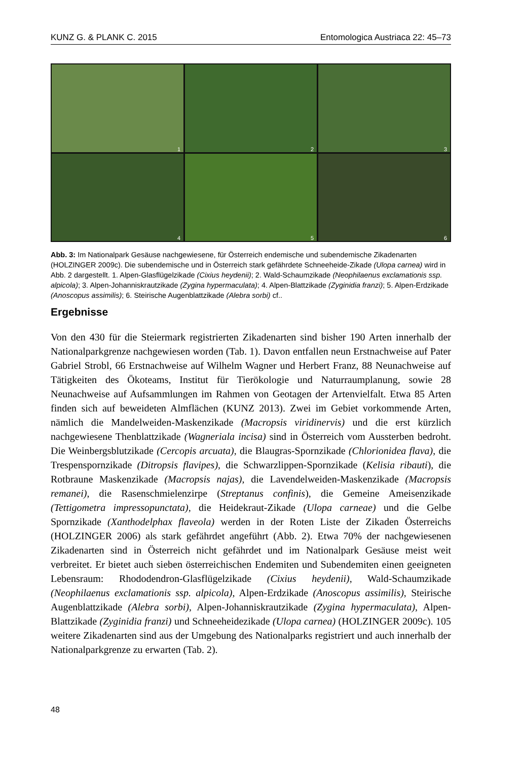KUNZ G. & PLANK C. 2015 Entomologica Austriaca 22: 45–73
1
2
3
4
5
6
Abb. 3: Im Nationalpark Gesäuse nachgewiesene, für Österreich endemische und subendemische Zikadenarten (HOLZINGER 2009c). Die subendemische und in Österreich stark gefährdete Schneeheide-Zikade (Ulopa carnea) wird in Abb. 2 dargestellt. 1. Alpen-Glasflügelzikade (Cixius heydenii); 2. Wald-Schaumzikade (Neophilaenus exclamationis ssp. alpicola); 3. Alpen-Johanniskrautzikade (Zygina hypermaculata); 4. Alpen-Blattzikade (Zyginidia franzi); 5. Alpen-Erdzikade (Anoscopus assimilis); 6. Steirische Augenblattzikade (Alebra sorbi) cf..
Ergebnisse
Von den 430 für die Steiermark registrierten Zikadenarten sind bisher 190 Arten innerhalb der Nationalparkgrenze nachgewiesen worden (Tab. 1). Davon entfallen neun Erstnachweise auf Pater Gabriel Strobl, 66 Erstnachweise auf Wilhelm Wagner und Herbert Franz, 88 Neunachweise auf Tätigkeiten des Ökoteams, Institut für Tierökologie und Naturraumplanung, sowie 28 Neunachweise auf Aufsammlungen im Rahmen von Geotagen der Artenvielfalt. Etwa 85 Arten finden sich auf beweideten Almflächen (KUNZ 2013). Zwei im Gebiet vorkommende Arten, nämlich die Mandelweiden-Maskenzikade (Macropsis viridinervis) und die erst kürzlich nachgewiesene Thenblattzikade (Wagneriala incisa) sind in Österreich vom Aussterben bedroht. Die Weinbergsblutzikade (Cercopis arcuata), die Blaugras-Spornzikade (Chlorionidea flava), die Trespenspornzikade (Ditropsis flavipes), die Schwarzlippen-Spornzikade (Kelisia ribauti), die Rotbraune Maskenzikade (Macropsis najas), die Lavendelweiden-Maskenzikade (Macropsis remanei), die Rasenschmielenzirpe (Streptanus confinis), die Gemeine Ameisenzikade (Tettigometra impressopunctata), die Heidekraut-Zikade (Ulopa carneae) und die Gelbe Spornzikade (Xanthodelphax flaveola) werden in der Roten Liste der Zikaden Österreichs (HOLZINGER 2006) als stark gefährdet angeführt (Abb. 2). Etwa 70% der nachgewiesenen Zikadenarten sind in Österreich nicht gefährdet und im Nationalpark Gesäuse meist weit verbreitet. Er bietet auch sieben österreichischen Endemiten und Subendemiten einen geeigneten Lebensraum: Rhododendron-Glasflügelzikade (Cixius heydenii), Wald-Schaumzikade (Neophilaenus exclamationis ssp. alpicola), Alpen-Erdzikade (Anoscopus assimilis), Steirische Augenblattzikade (Alebra sorbi), Alpen-Johanniskrautzikade (Zygina hypermaculata), Alpen-Blattzikade (Zyginidia franzi) und Schneeheidezikade (Ulopa carnea) (HOLZINGER 2009c). 105 weitere Zikadenarten sind aus der Umgebung des Nationalparks registriert und auch innerhalb der Nationalparkgrenze zu erwarten (Tab. 2).
48